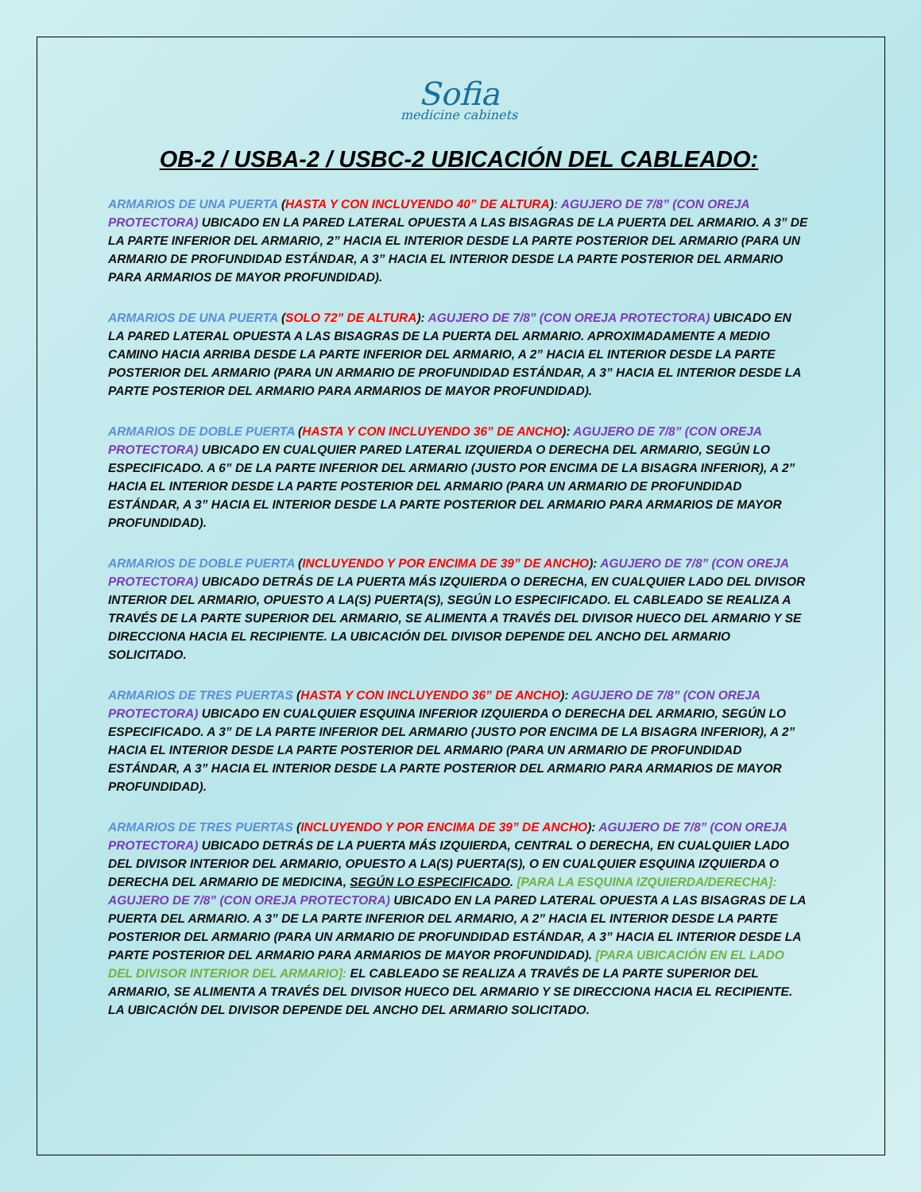Sofia
medicine cabinets
OB-2 / USBA-2 / USBC-2 UBICACIÓN DEL CABLEADO:
ARMARIOS DE UNA PUERTA (HASTA Y CON INCLUYENDO 40” DE ALTURA): AGUJERO DE 7/8” (CON OREJA PROTECTORA) UBICADO EN LA PARED LATERAL OPUESTA A LAS BISAGRAS DE LA PUERTA DEL ARMARIO. A 3” DE LA PARTE INFERIOR DEL ARMARIO, 2” HACIA EL INTERIOR DESDE LA PARTE POSTERIOR DEL ARMARIO (PARA UN ARMARIO DE PROFUNDIDAD ESTÁNDAR, A 3” HACIA EL INTERIOR DESDE LA PARTE POSTERIOR DEL ARMARIO PARA ARMARIOS DE MAYOR PROFUNDIDAD).
ARMARIOS DE UNA PUERTA (SOLO 72” DE ALTURA): AGUJERO DE 7/8” (CON OREJA PROTECTORA) UBICADO EN LA PARED LATERAL OPUESTA A LAS BISAGRAS DE LA PUERTA DEL ARMARIO. APROXIMADAMENTE A MEDIO CAMINO HACIA ARRIBA DESDE LA PARTE INFERIOR DEL ARMARIO, A 2” HACIA EL INTERIOR DESDE LA PARTE POSTERIOR DEL ARMARIO (PARA UN ARMARIO DE PROFUNDIDAD ESTÁNDAR, A 3” HACIA EL INTERIOR DESDE LA PARTE POSTERIOR DEL ARMARIO PARA ARMARIOS DE MAYOR PROFUNDIDAD).
ARMARIOS DE DOBLE PUERTA (HASTA Y CON INCLUYENDO 36” DE ANCHO): AGUJERO DE 7/8” (CON OREJA PROTECTORA) UBICADO EN CUALQUIER PARED LATERAL IZQUIERDA O DERECHA DEL ARMARIO, SEGÚN LO ESPECIFICADO. A 6” DE LA PARTE INFERIOR DEL ARMARIO (JUSTO POR ENCIMA DE LA BISAGRA INFERIOR), A 2” HACIA EL INTERIOR DESDE LA PARTE POSTERIOR DEL ARMARIO (PARA UN ARMARIO DE PROFUNDIDAD ESTÁNDAR, A 3” HACIA EL INTERIOR DESDE LA PARTE POSTERIOR DEL ARMARIO PARA ARMARIOS DE MAYOR PROFUNDIDAD).
ARMARIOS DE DOBLE PUERTA (INCLUYENDO Y POR ENCIMA DE 39” DE ANCHO): AGUJERO DE 7/8” (CON OREJA PROTECTORA) UBICADO DETRÁS DE LA PUERTA MÁS IZQUIERDA O DERECHA, EN CUALQUIER LADO DEL DIVISOR INTERIOR DEL ARMARIO, OPUESTO A LA(S) PUERTA(S), SEGÚN LO ESPECIFICADO. EL CABLEADO SE REALIZA A TRAVÉS DE LA PARTE SUPERIOR DEL ARMARIO, SE ALIMENTA A TRAVÉS DEL DIVISOR HUECO DEL ARMARIO Y SE DIRECCIONA HACIA EL RECIPIENTE. LA UBICACIÓN DEL DIVISOR DEPENDE DEL ANCHO DEL ARMARIO SOLICITADO.
ARMARIOS DE TRES PUERTAS (HASTA Y CON INCLUYENDO 36” DE ANCHO): AGUJERO DE 7/8” (CON OREJA PROTECTORA) UBICADO EN CUALQUIER ESQUINA INFERIOR IZQUIERDA O DERECHA DEL ARMARIO, SEGÚN LO ESPECIFICADO. A 3” DE LA PARTE INFERIOR DEL ARMARIO (JUSTO POR ENCIMA DE LA BISAGRA INFERIOR), A 2” HACIA EL INTERIOR DESDE LA PARTE POSTERIOR DEL ARMARIO (PARA UN ARMARIO DE PROFUNDIDAD ESTÁNDAR, A 3” HACIA EL INTERIOR DESDE LA PARTE POSTERIOR DEL ARMARIO PARA ARMARIOS DE MAYOR PROFUNDIDAD).
ARMARIOS DE TRES PUERTAS (INCLUYENDO Y POR ENCIMA DE 39” DE ANCHO): AGUJERO DE 7/8” (CON OREJA PROTECTORA) UBICADO DETRÁS DE LA PUERTA MÁS IZQUIERDA, CENTRAL O DERECHA, EN CUALQUIER LADO DEL DIVISOR INTERIOR DEL ARMARIO, OPUESTO A LA(S) PUERTA(S), O EN CUALQUIER ESQUINA IZQUIERDA O DERECHA DEL ARMARIO DE MEDICINA, SEGÚN LO ESPECIFICADO. [PARA LA ESQUINA IZQUIERDA/DERECHA]: AGUJERO DE 7/8” (CON OREJA PROTECTORA) UBICADO EN LA PARED LATERAL OPUESTA A LAS BISAGRAS DE LA PUERTA DEL ARMARIO. A 3” DE LA PARTE INFERIOR DEL ARMARIO, A 2” HACIA EL INTERIOR DESDE LA PARTE POSTERIOR DEL ARMARIO (PARA UN ARMARIO DE PROFUNDIDAD ESTÁNDAR, A 3” HACIA EL INTERIOR DESDE LA PARTE POSTERIOR DEL ARMARIO PARA ARMARIOS DE MAYOR PROFUNDIDAD). [PARA UBICACIÓN EN EL LADO DEL DIVISOR INTERIOR DEL ARMARIO]: EL CABLEADO SE REALIZA A TRAVÉS DE LA PARTE SUPERIOR DEL ARMARIO, SE ALIMENTA A TRAVÉS DEL DIVISOR HUECO DEL ARMARIO Y SE DIRECCIONA HACIA EL RECIPIENTE. LA UBICACIÓN DEL DIVISOR DEPENDE DEL ANCHO DEL ARMARIO SOLICITADO.